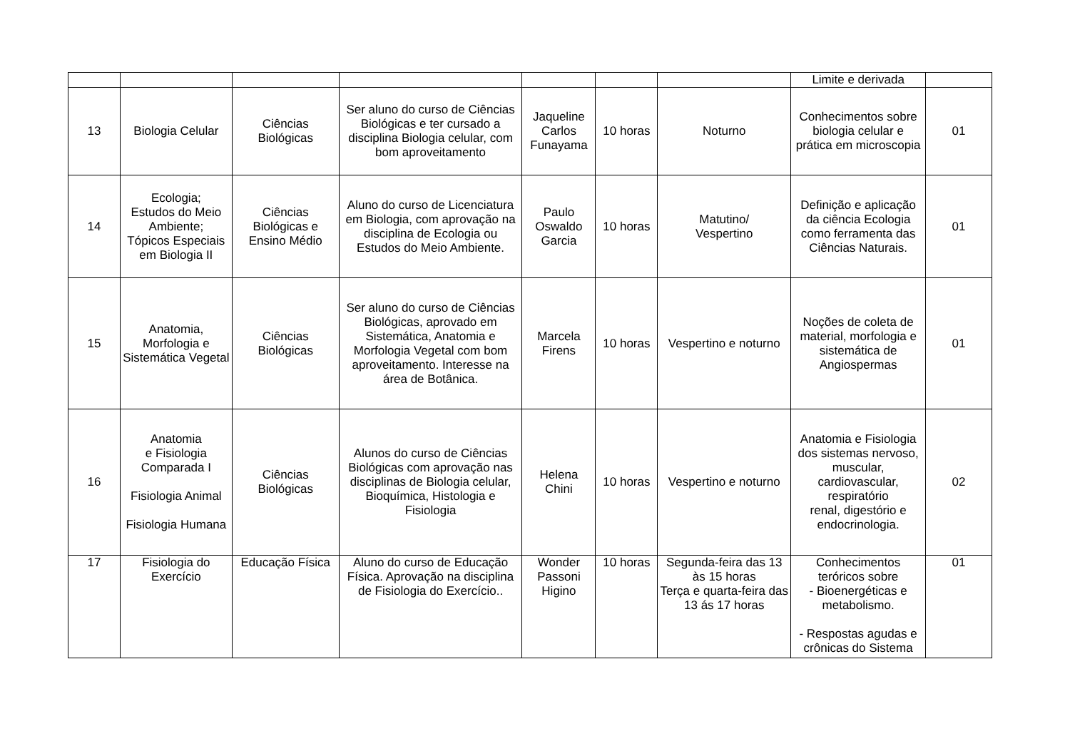| | | | | | | | Limite e derivada | |
| 13 | Biologia Celular | Ciências Biológicas | Ser aluno do curso de Ciências Biológicas e ter cursado a disciplina Biologia celular, com bom aproveitamento | Jaqueline Carlos Funayama | 10 horas | Noturno | Conhecimentos sobre biologia celular e prática em microscopia | 01 |
| 14 | Ecologia; Estudos do Meio Ambiente; Tópicos Especiais em Biologia II | Ciências Biológicas e Ensino Médio | Aluno do curso de Licenciatura em Biologia, com aprovação na disciplina de Ecologia ou Estudos do Meio Ambiente. | Paulo Oswaldo Garcia | 10 horas | Matutino/ Vespertino | Definição e aplicação da ciência Ecologia como ferramenta das Ciências Naturais. | 01 |
| 15 | Anatomia, Morfologia e Sistemática Vegetal | Ciências Biológicas | Ser aluno do curso de Ciências Biológicas, aprovado em Sistemática, Anatomia e Morfologia Vegetal com bom aproveitamento. Interesse na área de Botânica. | Marcela Firens | 10 horas | Vespertino e noturno | Noções de coleta de material, morfologia e sistemática de Angiospermas | 01 |
| 16 | Anatomia e Fisiologia Comparada I Fisiologia Animal Fisiologia Humana | Ciências Biológicas | Alunos do curso de Ciências Biológicas com aprovação nas disciplinas de Biologia celular, Bioquímica, Histologia e Fisiologia | Helena Chini | 10 horas | Vespertino e noturno | Anatomia e Fisiologia dos sistemas nervoso, muscular, cardiovascular, respiratório renal, digestório e endocrinologia. | 02 |
| 17 | Fisiologia do Exercício | Educação Física | Aluno do curso de Educação Física. Aprovação na disciplina de Fisiologia do Exercício.. | Wonder Passoni Higino | 10 horas | Segunda-feira das 13 às 15 horas Terça e quarta-feira das 13 ás 17 horas | Conhecimentos teróricos sobre - Bioenergéticas e metabolismo. - Respostas agudas e crônicas do Sistema | 01 |